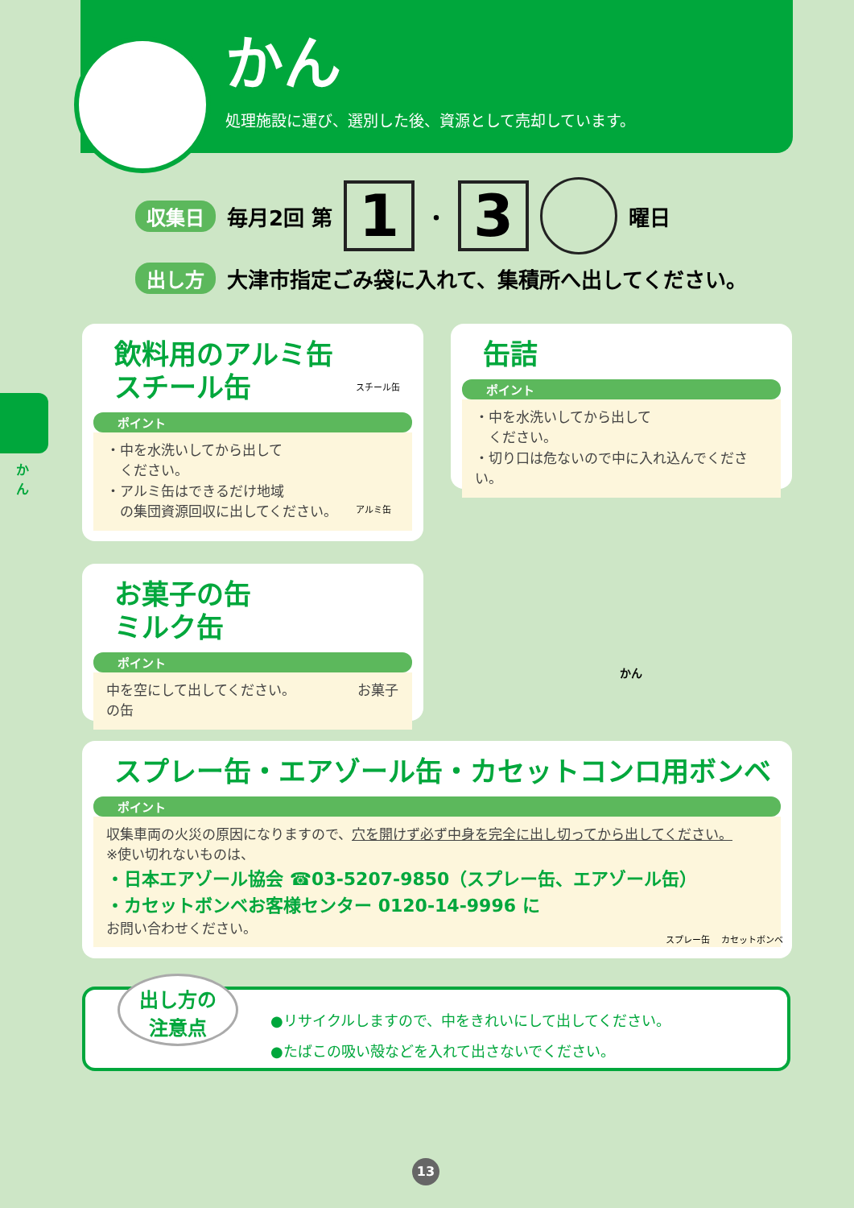かん
処理施設に運び、選別した後、資源として売却しています。
収集日 毎月2回 第 1 ・ 3 曜日
出し方 大津市指定ごみ袋に入れて、集積所へ出してください。
か ん
飲料用のアルミ缶
スチール缶
ポイント
・中を水洗いしてから出して
　ください。
・アルミ缶はできるだけ地域
　の集団資源回収に出してください。
スチール缶
アルミ缶
缶詰
ポイント
・中を水洗いしてから出して
　ください。
・切り口は危ないので中に入れ込んでください。
お菓子の缶
ミルク缶
ポイント
中を空にして出してください。　　　　　お菓子の缶
かん
スプレー缶・エアゾール缶・カセットコンロ用ボンベ
ポイント
収集車両の火災の原因になりますので、穴を開けず必ず中身を完全に出し切ってから出してください。
※使い切れないものは、
・日本エアゾール協会 ☎03-5207-9850（スプレー缶、エアゾール缶）
・カセットボンベお客様センター 0120-14-9996 に
お問い合わせください。
スプレー缶 　カセットボンベ
出し方の
注意点
●リサイクルしますので、中をきれいにして出してください。
●たばこの吸い殻などを入れて出さないでください。
13